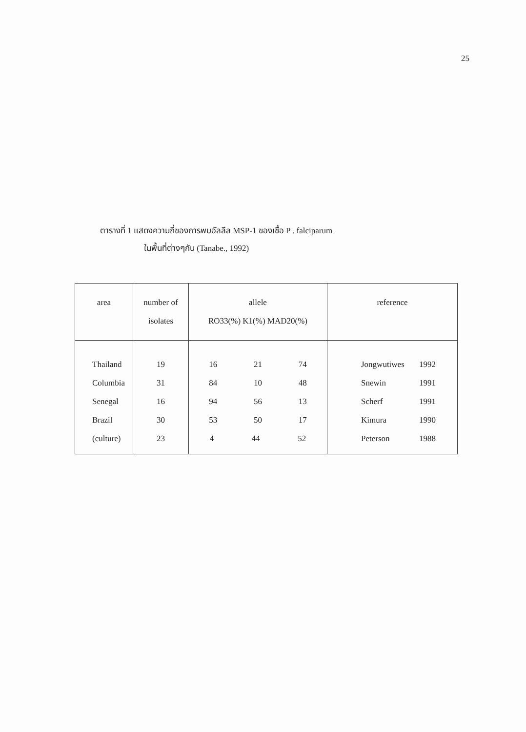25
ตารางที่ 1 แสดงความถี่ของการพบอัลลีล MSP-1 ของเชื้อ P . falciparum
ในพื้นที่ต่างๆกัน (Tanabe., 1992)
| area | number of isolates | allele RO33(%) K1(%) MAD20(%) | reference |
| --- | --- | --- | --- |
| Thailand | 19 | 16 21 74 | Jongwutiwes 1992 |
| Columbia | 31 | 84 10 48 | Snewin 1991 |
| Senegal | 16 | 94 56 13 | Scherf 1991 |
| Brazil | 30 | 53 50 17 | Kimura 1990 |
| (culture) | 23 | 4 44 52 | Peterson 1988 |